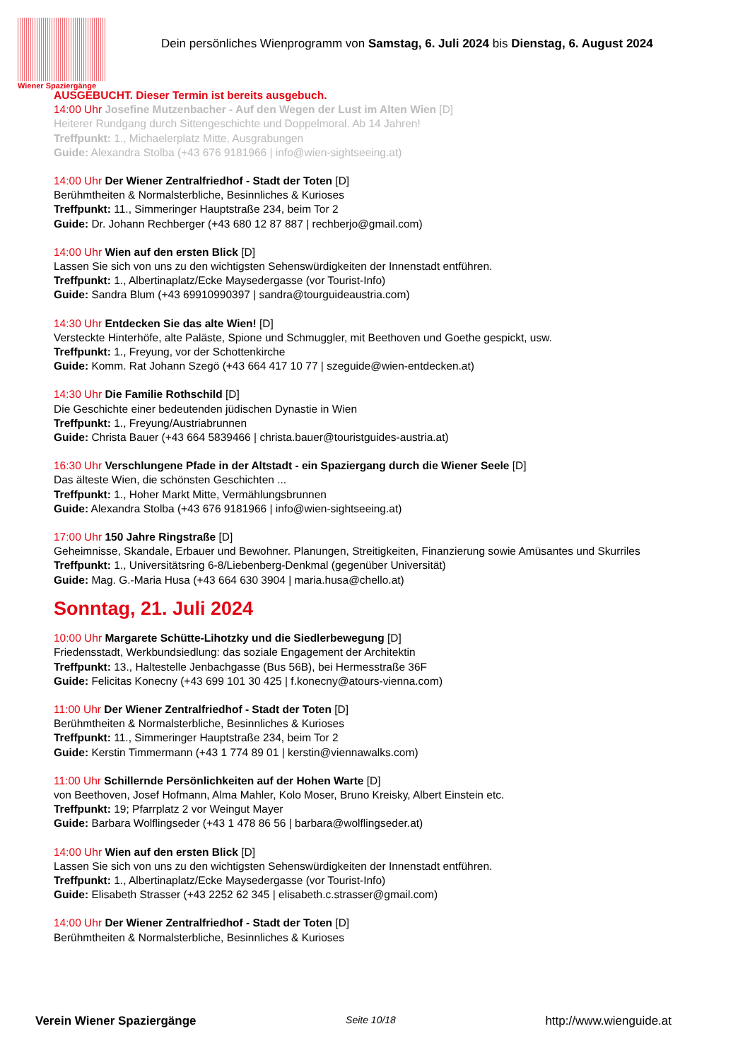Wiener Spaziergänge
Dein persönliches Wienprogramm von Samstag, 6. Juli 2024 bis Dienstag, 6. August 2024
AUSGEBUCHT. Dieser Termin ist bereits ausgebuch.
14:00 Uhr Josefine Mutzenbacher - Auf den Wegen der Lust im Alten Wien [D]
Heiterer Rundgang durch Sittengeschichte und Doppelmoral. Ab 14 Jahren!
Treffpunkt: 1., Michaelerplatz Mitte, Ausgrabungen
Guide: Alexandra Stolba (+43 676 9181966 | info@wien-sightseeing.at)
14:00 Uhr Der Wiener Zentralfriedhof - Stadt der Toten [D]
Berühmtheiten & Normalsterbliche, Besinnliches & Kurioses
Treffpunkt: 11., Simmeringer Hauptstraße 234, beim Tor 2
Guide: Dr. Johann Rechberger (+43 680 12 87 887 | rechberjo@gmail.com)
14:00 Uhr Wien auf den ersten Blick [D]
Lassen Sie sich von uns zu den wichtigsten Sehenswürdigkeiten der Innenstadt entführen.
Treffpunkt: 1., Albertinaplatz/Ecke Maysedergasse (vor Tourist-Info)
Guide: Sandra Blum (+43 69910990397 | sandra@tourguideaustria.com)
14:30 Uhr Entdecken Sie das alte Wien! [D]
Versteckte Hinterhöfe, alte Paläste, Spione und Schmuggler, mit Beethoven und Goethe gespickt, usw.
Treffpunkt: 1., Freyung, vor der Schottenkirche
Guide: Komm. Rat Johann Szegö (+43 664 417 10 77 | szeguide@wien-entdecken.at)
14:30 Uhr Die Familie Rothschild [D]
Die Geschichte einer bedeutenden jüdischen Dynastie in Wien
Treffpunkt: 1., Freyung/Austriabrunnen
Guide: Christa Bauer (+43 664 5839466 | christa.bauer@touristguides-austria.at)
16:30 Uhr Verschlungene Pfade in der Altstadt - ein Spaziergang durch die Wiener Seele [D]
Das älteste Wien, die schönsten Geschichten ...
Treffpunkt: 1., Hoher Markt Mitte, Vermählungsbrunnen
Guide: Alexandra Stolba (+43 676 9181966 | info@wien-sightseeing.at)
17:00 Uhr 150 Jahre Ringstraße [D]
Geheimnisse, Skandale, Erbauer und Bewohner. Planungen, Streitigkeiten, Finanzierung sowie Amüsantes und Skurriles
Treffpunkt: 1., Universitätsring 6-8/Liebenberg-Denkmal (gegenüber Universität)
Guide: Mag. G.-Maria Husa (+43 664 630 3904 | maria.husa@chello.at)
Sonntag, 21. Juli 2024
10:00 Uhr Margarete Schütte-Lihotzky und die Siedlerbewegung [D]
Friedensstadt, Werkbundsiedlung: das soziale Engagement der Architektin
Treffpunkt: 13., Haltestelle Jenbachgasse (Bus 56B), bei Hermesstraße 36F
Guide: Felicitas Konecny (+43 699 101 30 425 | f.konecny@atours-vienna.com)
11:00 Uhr Der Wiener Zentralfriedhof - Stadt der Toten [D]
Berühmtheiten & Normalsterbliche, Besinnliches & Kurioses
Treffpunkt: 11., Simmeringer Hauptstraße 234, beim Tor 2
Guide: Kerstin Timmermann (+43 1 774 89 01 | kerstin@viennawalks.com)
11:00 Uhr Schillernde Persönlichkeiten auf der Hohen Warte [D]
von Beethoven, Josef Hofmann, Alma Mahler, Kolo Moser, Bruno Kreisky, Albert Einstein etc.
Treffpunkt: 19; Pfarrplatz 2 vor Weingut Mayer
Guide: Barbara Wolflingseder (+43 1 478 86 56 | barbara@wolflingseder.at)
14:00 Uhr Wien auf den ersten Blick [D]
Lassen Sie sich von uns zu den wichtigsten Sehenswürdigkeiten der Innenstadt entführen.
Treffpunkt: 1., Albertinaplatz/Ecke Maysedergasse (vor Tourist-Info)
Guide: Elisabeth Strasser (+43 2252 62 345 | elisabeth.c.strasser@gmail.com)
14:00 Uhr Der Wiener Zentralfriedhof - Stadt der Toten [D]
Berühmtheiten & Normalsterbliche, Besinnliches & Kurioses
Verein Wiener Spaziergänge Seite 10/18 http://www.wienguide.at